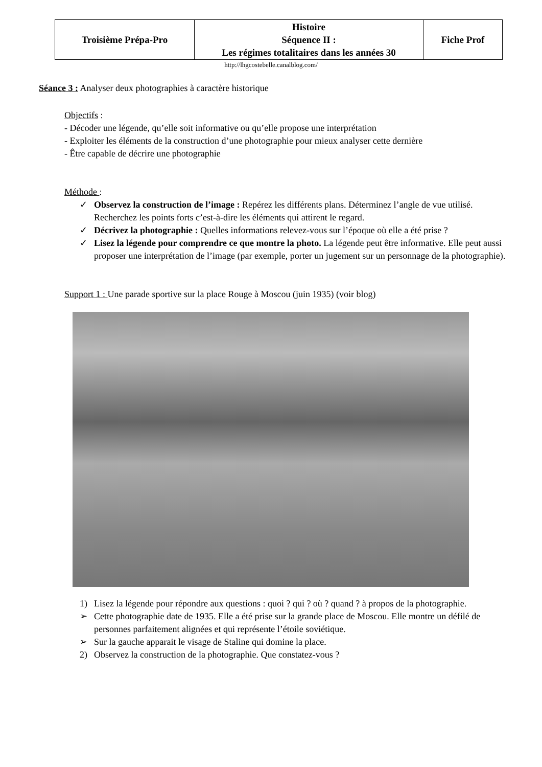| Troisième Prépa-Pro | Histoire Séquence II : Les régimes totalitaires dans les années 30 | Fiche Prof |
http://lhgcostebelle.canalblog.com/
Séance 3 : Analyser deux photographies à caractère historique
Objectifs :
- Décoder une légende, qu’elle soit informative ou qu’elle propose une interprétation
- Exploiter les éléments de la construction d’une photographie pour mieux analyser cette dernière
- Être capable de décrire une photographie
Méthode :
✓ Observez la construction de l’image : Repérez les différents plans. Déterminez l’angle de vue utilisé. Recherchez les points forts c’est-à-dire les éléments qui attirent le regard.
✓ Décrivez la photographie : Quelles informations relevez-vous sur l’époque où elle a été prise ?
✓ Lisez la légende pour comprendre ce que montre la photo. La légende peut être informative. Elle peut aussi proposer une interprétation de l’image (par exemple, porter un jugement sur un personnage de la photographie).
Support 1 : Une parade sportive sur la place Rouge à Moscou (juin 1935) (voir blog)
1) Lisez la légende pour répondre aux questions : quoi ? qui ? où ? quand ? à propos de la photographie.
➢ Cette photographie date de 1935. Elle a été prise sur la grande place de Moscou. Elle montre un défilé de personnes parfaitement alignées et qui représente l’étoile soviétique.
➢ Sur la gauche apparait le visage de Staline qui domine la place.
2) Observez la construction de la photographie. Que constatez-vous ?